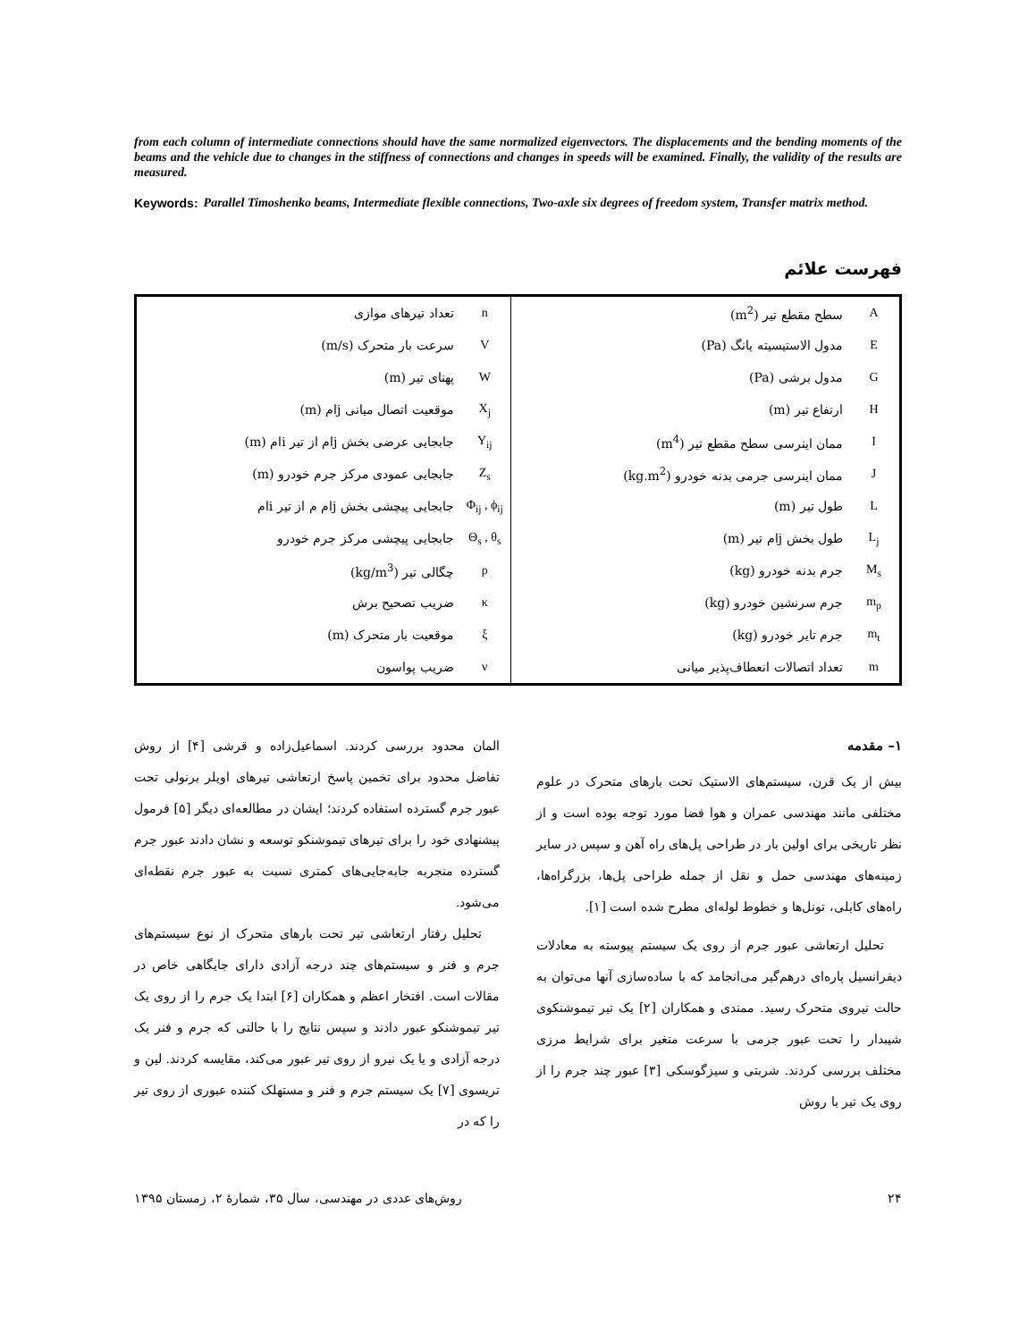from each column of intermediate connections should have the same normalized eigenvectors. The displacements and the bending moments of the beams and the vehicle due to changes in the stiffness of connections and changes in speeds will be examined. Finally, the validity of the results are measured.
Keywords: Parallel Timoshenko beams, Intermediate flexible connections, Two-axle six degrees of freedom system, Transfer matrix method.
فهرست علائم
| A | سطح مقطع تیر (m<sup>2</sup>) | n | تعداد تیرهای موازی |
| E | مدول الاستیسیته یانگ (Pa) | V | سرعت بار متحرک (m/s) |
| G | مدول برشی (Pa) | W | پهنای تیر (m) |
| H | ارتفاع تیر (m) | X<sub>j</sub> | موقعیت اتصال میانی jام (m) |
| I | ممان اینرسی سطح مقطع تیر (m<sup>4</sup>) | Y<sub>ij</sub> | جابجایی عرضی بخش jام از تیر iام (m) |
| J | ممان اینرسی جرمی بدنه خودرو (kg.m<sup>2</sup>) | Z<sub>s</sub> | جابجایی عمودی مرکز جرم خودرو (m) |
| L | طول تیر (m) | Φ<sub>ij</sub> , ϕ<sub>ij</sub> | جابجایی پیچشی بخش jام م از تیر iام |
| L<sub>j</sub> | طول بخش jام تیر (m) | Θ<sub>s</sub> , θ<sub>s</sub> | جابجایی پیچشی مرکز جرم خودرو |
| M<sub>s</sub> | جرم بدنه خودرو (kg) | ρ | چگالی تیر (kg/m<sup>3</sup>) |
| m<sub>p</sub> | جرم سرنشین خودرو (kg) | κ | ضریب تصحیح برش |
| m<sub>t</sub> | جرم تایر خودرو (kg) | ξ | موقعیت بار متحرک (m) |
| m | تعداد اتصالات انعطاف‌پذیر میانی | ν | ضریب پواسون |
۱– مقدمه
بیش از یک قرن، سیستم‌های الاستیک تحت بارهای متحرک در علوم مختلفی مانند مهندسی عمران و هوا فضا مورد توجه بوده است و از نظر تاریخی برای اولین بار در طراحی پل‌های راه آهن و سپس در سایر زمینه‌های مهندسی حمل و نقل از جمله طراحی پل‌ها، بزرگراه‌ها، راه‌های کابلی، تونل‌ها و خطوط لوله‌ای مطرح شده است [۱].
تحلیل ارتعاشی عبور جرم از روی یک سیستم پیوسته به معادلات دیفرانسیل پاره‌ای درهم‌گیر می‌انجامد که با ساده‌سازی آنها می‌توان به حالت نیروی متحرک رسید. ممندی و همکاران [۲] یک تیر تیموشنکوی شیبدار را تحت عبور جرمی با سرعت متغیر برای شرایط مرزی مختلف بررسی کردند. شربتی و سیزگوسکی [۳] عبور چند جرم را از روی یک تیر با روش
المان محدود بررسی کردند. اسماعیل‌زاده و قرشی [۴] از روش تفاضل محدود برای تخمین پاسخ ارتعاشی تیرهای اویلر برنولی تحت عبور جرم گسترده استفاده کردند؛ ایشان در مطالعه‌ای دیگر [۵] فرمول پیشنهادی خود را برای تیرهای تیموشنکو توسعه و نشان دادند عبور جرم گسترده منجربه جابه‌جایی‌های کمتری نسبت به عبور جرم نقطه‌ای می‌شود.
تحلیل رفتار ارتعاشی تیر تحت بارهای متحرک از نوع سیستم‌های جرم و فنر و سیستم‌های چند درجه آزادی دارای جایگاهی خاص در مقالات است. افتخار اعظم و همکاران [۶] ابتدا یک جرم را از روی یک تیر تیموشنکو عبور دادند و سپس نتایج را با حالتی که جرم و فنر یک درجه آزادی و یا یک نیرو از روی تیر عبور می‌کند، مقایسه کردند. لین و تریسوی [۷] یک سیستم جرم و فنر و مستهلک کننده عبوری از روی تیر را که در
۲۴ روش‌های عددی در مهندسی، سال ۳۵، شمارهٔ ۲، زمستان ۱۳۹۵